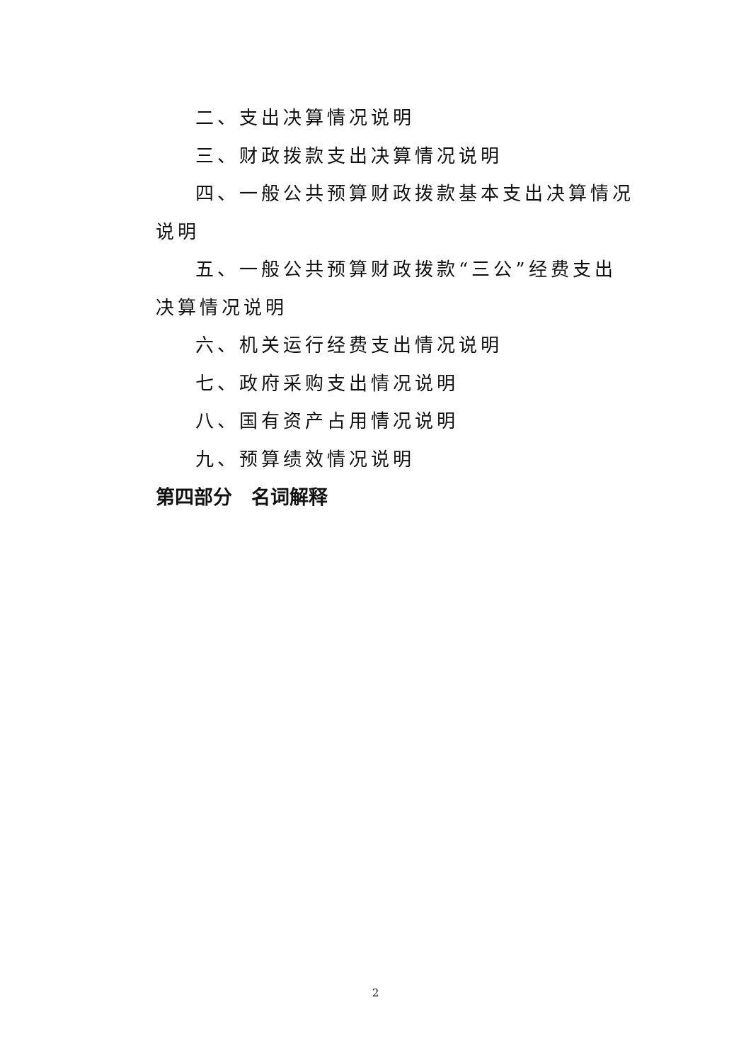二、支出决算情况说明
三、财政拨款支出决算情况说明
四、一般公共预算财政拨款基本支出决算情况说明
五、一般公共预算财政拨款“三公”经费支出决算情况说明
六、机关运行经费支出情况说明
七、政府采购支出情况说明
八、国有资产占用情况说明
九、预算绩效情况说明
第四部分　名词解释
2